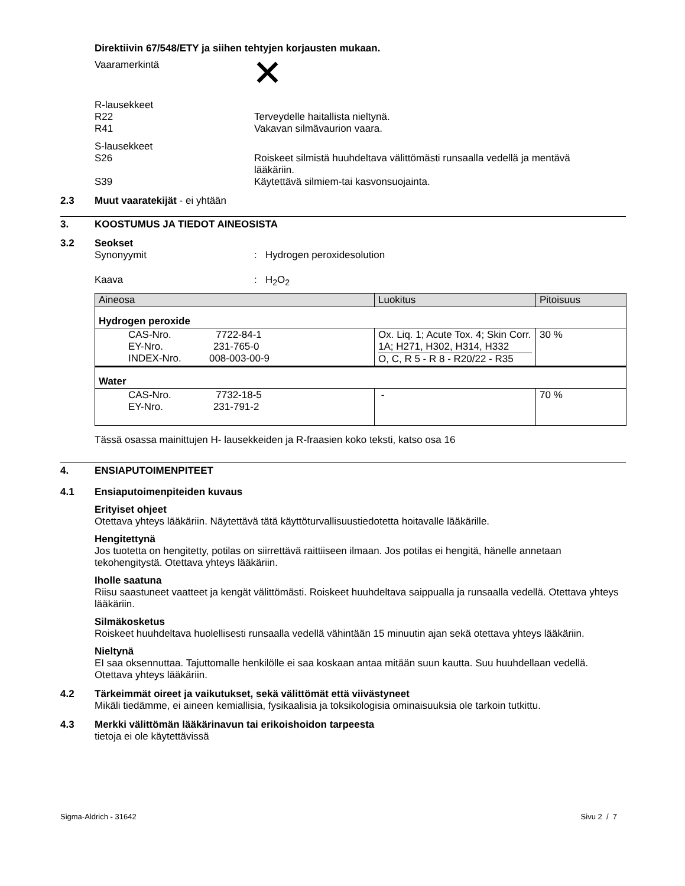Direktiivin 67/548/ETY ja siihen tehtyjen korjausten mukaan.
Vaaramerkintä
R-lausekkeet
R22 Terveydelle haitallista nieltynä.
R41 Vakavan silmävaurion vaara.
S-lausekkeet
S26 Roiskeet silmistä huuhdeltava välittömästi runsaalla vedellä ja mentävä lääkäriin.
S39 Käytettävä silmiem-tai kasvonsuojainta.
2.3 Muut vaaratekijät - ei yhtään
3. KOOSTUMUS JA TIEDOT AINEOSISTA
3.2 Seokset
Synonyymit : Hydrogen peroxidesolution
Kaava : H<sub>2</sub>O<sub>2</sub>
| Aineosa | Luokitus | Pitoisuus |
| Hydrogen peroxide | | |
| CAS-Nro. 7722-84-1 EY-Nro. 231-765-0 INDEX-Nro. 008-003-00-9 | Ox. Liq. 1; Acute Tox. 4; Skin Corr. 1A; H271, H302, H314, H332 O, C, R 5 - R 8 - R20/22 - R35 | 30 % |
| Water | | |
| CAS-Nro. 7732-18-5 EY-Nro. 231-791-2 | - | 70 % |
Tässä osassa mainittujen H- lausekkeiden ja R-fraasien koko teksti, katso osa 16
4. ENSIAPUTOIMENPITEET
4.1 Ensiaputoimenpiteiden kuvaus
Erityiset ohjeet
Otettava yhteys lääkäriin. Näytettävä tätä käyttöturvallisuustiedotetta hoitavalle lääkärille.
Hengitettynä
Jos tuotetta on hengitetty, potilas on siirrettävä raittiiseen ilmaan. Jos potilas ei hengitä, hänelle annetaan tekohengitystä. Otettava yhteys lääkäriin.
Iholle saatuna
Riisu saastuneet vaatteet ja kengät välittömästi. Roiskeet huuhdeltava saippualla ja runsaalla vedellä. Otettava yhteys lääkäriin.
Silmäkosketus
Roiskeet huuhdeltava huolellisesti runsaalla vedellä vähintään 15 minuutin ajan sekä otettava yhteys lääkäriin.
Nieltynä
EI saa oksennuttaa. Tajuttomalle henkilölle ei saa koskaan antaa mitään suun kautta. Suu huuhdellaan vedellä. Otettava yhteys lääkäriin.
4.2 Tärkeimmät oireet ja vaikutukset, sekä välittömät että viivästyneet
Mikäli tiedämme, ei aineen kemiallisia, fysikaalisia ja toksikologisia ominaisuuksia ole tarkoin tutkittu.
4.3 Merkki välittömän lääkärinavun tai erikoishoidon tarpeesta
tietoja ei ole käytettävissä
Sigma-Aldrich - 31642 Sivu 2 / 7